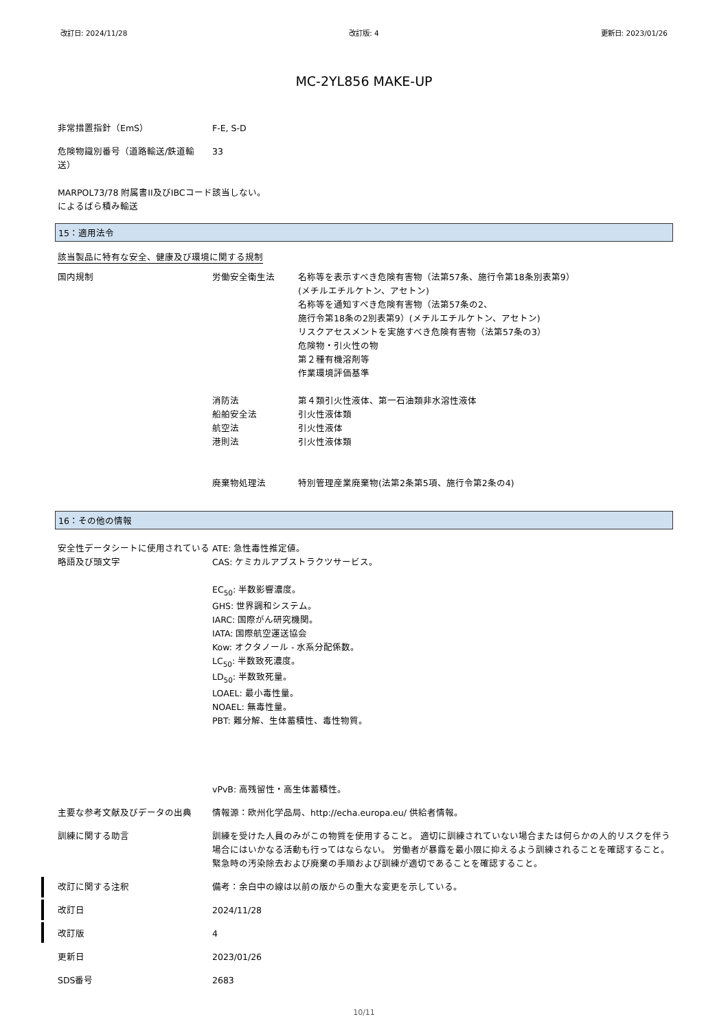改訂日: 2024/11/28 改訂版: 4 更新日: 2023/01/26
MC-2YL856 MAKE-UP
非常措置指針（EmS） F-E, S-D
危険物識別番号（道路輸送/鉄道輸送） 33
MARPOL73/78 附属書II及びIBCコードによるばら積み輸送
該当しない。
15：適用法令
該当製品に特有な安全、健康及び環境に関する規制
国内規制 労働安全衛生法 名称等を表示すべき危険有害物（法第57条、施行令第18条別表第9）
(メチルエチルケトン、アセトン)
名称等を通知すべき危険有害物（法第57条の2、
施行令第18条の2別表第9）(メチルエチルケトン、アセトン)
リスクアセスメントを実施すべき危険有害物（法第57条の3）
危険物・引火性の物
第２種有機溶剤等
作業環境評価基準
消防法 第４類引火性液体、第一石油類非水溶性液体
船舶安全法 引火性液体類
航空法 引火性液体
港則法 引火性液体類
廃棄物処理法 特別管理産業廃棄物(法第2条第5項、施行令第2条の4)
16：その他の情報
安全性データシートに使用されている略語及び頭文字
ATE: 急性毒性推定値。
CAS: ケミカルアブストラクツサービス。
EC<sub>50</sub>: 半数影響濃度。
GHS: 世界調和システム。
IARC: 国際がん研究機関。
IATA: 国際航空運送協会
Kow: オクタノール - 水系分配係数。
LC<sub>50</sub>: 半数致死濃度。
LD<sub>50</sub>: 半数致死量。
LOAEL: 最小毒性量。
NOAEL: 無毒性量。
PBT: 難分解、生体蓄積性、毒性物質。
vPvB: 高残留性・高生体蓄積性。
主要な参考文献及びデータの出典 情報源：欧州化学品局、http://echa.europa.eu/ 供給者情報。
訓練に関する助言 訓練を受けた人員のみがこの物質を使用すること。 適切に訓練されていない場合または何らかの人的リスクを伴う場合にはいかなる活動も行ってはならない。 労働者が暴露を最小限に抑えるよう訓練されることを確認すること。 緊急時の汚染除去および廃棄の手順および訓練が適切であることを確認すること。
改訂に関する注釈 備考：余白中の線は以前の版からの重大な変更を示している。
改訂日 2024/11/28
改訂版 4
更新日 2023/01/26
SDS番号 2683
10/11